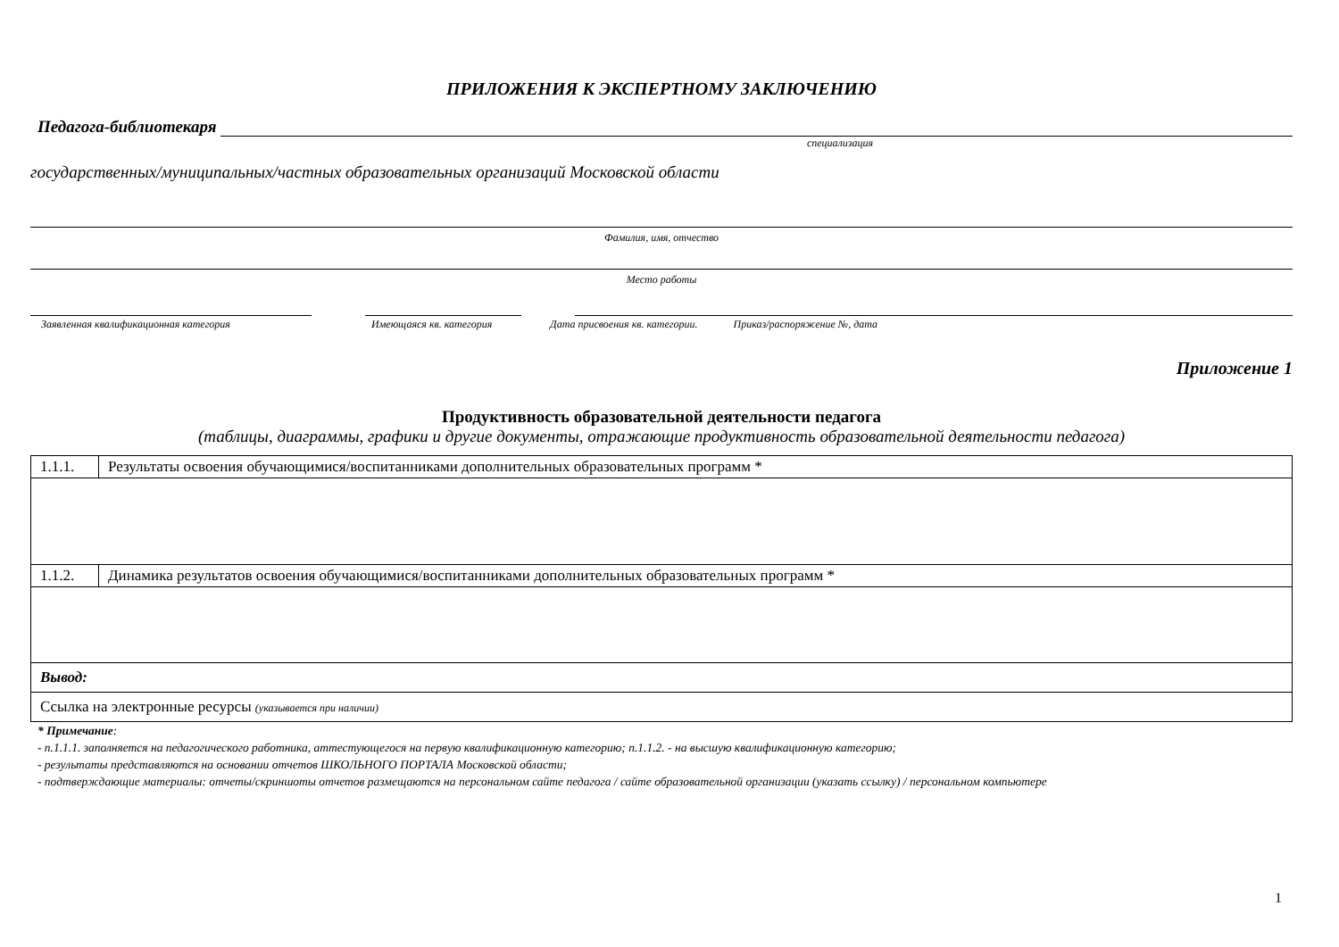ПРИЛОЖЕНИЯ К ЭКСПЕРТНОМУ ЗАКЛЮЧЕНИЮ
Педагога-библиотекаря
специализация
государственных/муниципальных/частных образовательных организаций Московской области
Фамилия, имя, отчество
Место работы
Заявленная квалификационная категория Имеющаяся кв. категория Дата присвоения кв. категории. Приказ/распоряжение №, дата
Приложение 1
Продуктивность образовательной деятельности педагога
(таблицы, диаграммы, графики и другие документы, отражающие продуктивность образовательной деятельности педагога)
| 1.1.1. | Результаты освоения обучающимися/воспитанниками дополнительных образовательных программ * |
| 1.1.2. | Динамика результатов освоения обучающимися/воспитанниками дополнительных образовательных программ * |
| Вывод: | |
| Ссылка на электронные ресурсы (указывается при наличии) | |
* Примечание:
- п.1.1.1. заполняется на педагогического работника, аттестующегося на первую квалификационную категорию; п.1.1.2. - на высшую квалификационную категорию;
- результаты представляются на основании отчетов ШКОЛЬНОГО ПОРТАЛА Московской области;
- подтверждающие материалы: отчеты/скриншоты отчетов размещаются на персональном сайте педагога / сайте образовательной организации (указать ссылку) / персональном компьютере
1